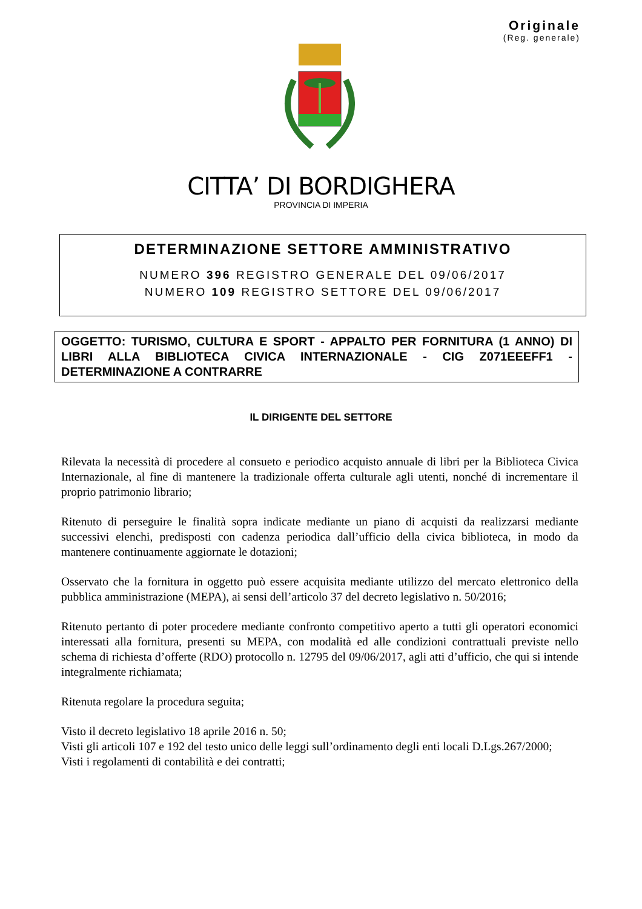Originale
(Reg. generale)
CITTA’ DI BORDIGHERA
PROVINCIA DI IMPERIA
DETERMINAZIONE SETTORE AMMINISTRATIVO
NUMERO 396 REGISTRO GENERALE DEL 09/06/2017
NUMERO 109 REGISTRO SETTORE DEL 09/06/2017
OGGETTO: TURISMO, CULTURA E SPORT - APPALTO PER FORNITURA (1 ANNO) DI LIBRI ALLA BIBLIOTECA CIVICA INTERNAZIONALE - CIG Z071EEEFF1 - DETERMINAZIONE A CONTRARRE
IL DIRIGENTE DEL SETTORE
Rilevata la necessità di procedere al consueto e periodico acquisto annuale di libri per la Biblioteca Civica Internazionale, al fine di mantenere la tradizionale offerta culturale agli utenti, nonché di incrementare il proprio patrimonio librario;
Ritenuto di perseguire le finalità sopra indicate mediante un piano di acquisti da realizzarsi mediante successivi elenchi, predisposti con cadenza periodica dall’ufficio della civica biblioteca, in modo da mantenere continuamente aggiornate le dotazioni;
Osservato che la fornitura in oggetto può essere acquisita mediante utilizzo del mercato elettronico della pubblica amministrazione (MEPA), ai sensi dell’articolo 37 del decreto legislativo n. 50/2016;
Ritenuto pertanto di poter procedere mediante confronto competitivo aperto a tutti gli operatori economici interessati alla fornitura, presenti su MEPA, con modalità ed alle condizioni contrattuali previste nello schema di richiesta d’offerte (RDO) protocollo n. 12795 del 09/06/2017, agli atti d’ufficio, che qui si intende integralmente richiamata;
Ritenuta regolare la procedura seguita;
Visto il decreto legislativo 18 aprile 2016 n. 50;
Visti gli articoli 107 e 192 del testo unico delle leggi sull’ordinamento degli enti locali D.Lgs.267/2000;
Visti i regolamenti di contabilità e dei contratti;